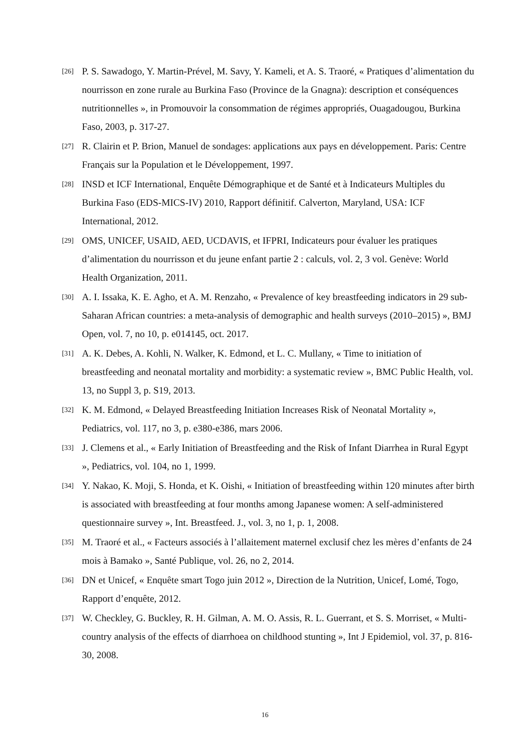[26] P. S. Sawadogo, Y. Martin-Prével, M. Savy, Y. Kameli, et A. S. Traoré, « Pratiques d’alimentation du nourrisson en zone rurale au Burkina Faso (Province de la Gnagna): description et conséquences nutritionnelles », in Promouvoir la consommation de régimes appropriés, Ouagadougou, Burkina Faso, 2003, p. 317-27.
[27] R. Clairin et P. Brion, Manuel de sondages: applications aux pays en développement. Paris: Centre Français sur la Population et le Développement, 1997.
[28] INSD et ICF International, Enquête Démographique et de Santé et à Indicateurs Multiples du Burkina Faso (EDS-MICS-IV) 2010, Rapport définitif. Calverton, Maryland, USA: ICF International, 2012.
[29] OMS, UNICEF, USAID, AED, UCDAVIS, et IFPRI, Indicateurs pour évaluer les pratiques d’alimentation du nourrisson et du jeune enfant partie 2 : calculs, vol. 2, 3 vol. Genève: World Health Organization, 2011.
[30] A. I. Issaka, K. E. Agho, et A. M. Renzaho, « Prevalence of key breastfeeding indicators in 29 sub-Saharan African countries: a meta-analysis of demographic and health surveys (2010–2015) », BMJ Open, vol. 7, no 10, p. e014145, oct. 2017.
[31] A. K. Debes, A. Kohli, N. Walker, K. Edmond, et L. C. Mullany, « Time to initiation of breastfeeding and neonatal mortality and morbidity: a systematic review », BMC Public Health, vol. 13, no Suppl 3, p. S19, 2013.
[32] K. M. Edmond, « Delayed Breastfeeding Initiation Increases Risk of Neonatal Mortality », Pediatrics, vol. 117, no 3, p. e380-e386, mars 2006.
[33] J. Clemens et al., « Early Initiation of Breastfeeding and the Risk of Infant Diarrhea in Rural Egypt », Pediatrics, vol. 104, no 1, 1999.
[34] Y. Nakao, K. Moji, S. Honda, et K. Oishi, « Initiation of breastfeeding within 120 minutes after birth is associated with breastfeeding at four months among Japanese women: A self-administered questionnaire survey », Int. Breastfeed. J., vol. 3, no 1, p. 1, 2008.
[35] M. Traoré et al., « Facteurs associés à l’allaitement maternel exclusif chez les mères d’enfants de 24 mois à Bamako », Santé Publique, vol. 26, no 2, 2014.
[36] DN et Unicef, « Enquête smart Togo juin 2012 », Direction de la Nutrition, Unicef, Lomé, Togo, Rapport d’enquête, 2012.
[37] W. Checkley, G. Buckley, R. H. Gilman, A. M. O. Assis, R. L. Guerrant, et S. S. Morriset, « Multi-country analysis of the effects of diarrhoea on childhood stunting », Int J Epidemiol, vol. 37, p. 816-30, 2008.
16